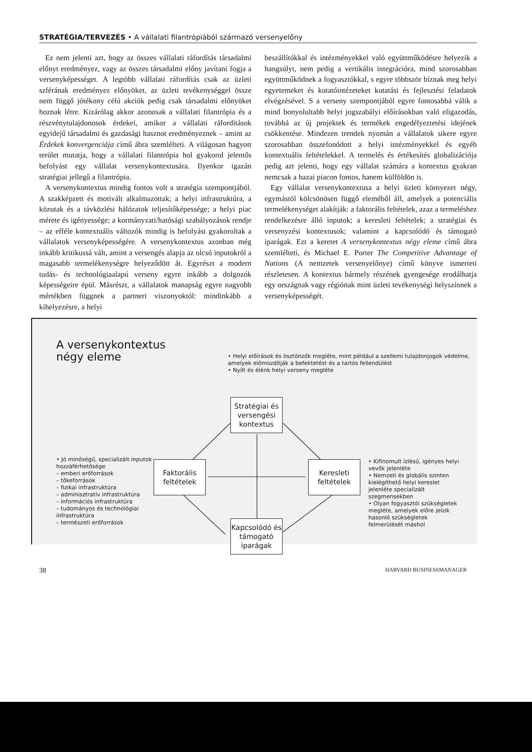STRATÉGIA/TERVEZÉS • A vállalati filantrópiából származó versenyelőny
Ez nem jelenti azt, hogy az összes vállalati ráfordítás társadalmi előnyt eredményez, vagy az összes társadalmi előny javítani fogja a versenyképességet. A legtöbb vállalati ráfordítás csak az üzleti szférának eredményez előnyöket, az üzleti tevékenységgel össze nem függő jótékony célú akciók pedig csak társadalmi előnyöket hoznak létre. Kizárólag akkor azonosak a vállalati filantrópia és a részvénytulajdonosok érdekei, amikor a vállalati ráfordítások egyidejű társadalmi és gazdasági hasznot eredményeznek – amint az Érdekek konvergenciája című ábra szemlélteti. A világosan hagyott terület mutatja, hogy a vállalati filantrópia hol gyakorol jelentős befolyást egy vállalat versenykontextusára. Ilyenkor igazán stratégiai jellegű a filantrópia.
A versenykontextus mindig fontos volt a stratégia szempontjából. A szakképzett és motivált alkalmazottak; a helyi infrastruktúra, a közutak és a távközlési hálózatok teljesítőképessége; a helyi piac mérete és igényessége; a kormányzati/hatósági szabályozások rendje – az efféle kontextuális változók mindig is befolyást gyakoroltak a vállalatok versenyképességére. A versenykontextus azonban még inkább kritikussá vált, amint a versengés alapja az olcsó inputokról a magasabb termelékenységre helyeződött át. Egyrészt a modern tudás- és technológiaalapú verseny egyre inkább a dolgozók képességeire épül. Másrészt, a vállalatok manapság egyre nagyobb mértékben függnek a partneri viszonyoktól: mindinkább a kihelyezésre, a helyi
beszállítókkal és intézményekkel való együttműködésre helyezik a hangsúlyt, nem pedig a vertikális integrációra, mind szorosabban együttműködnek a fogyasztókkal, s egyre többször bíznak meg helyi egyetemeket és kutatóintézeteket kutatási és fejlesztési feladatok elvégzésével. S a verseny szempontjából egyre fontosabbá válik a mind bonyolultabb helyi jogszabályi előírásokban való eligazodás, továbbá az új projektek és termékek engedélyeztetési idejének csökkentése. Mindezen trendek nyomán a vállalatok sikere egyre szorosabban összefonódott a helyi intézményekkel és egyéb kontextuális feltételekkel. A termelés és értékesítés globalizációja pedig azt jelenti, hogy egy vállalat számára a kontextus gyakran nemcsak a hazai piacon fontos, hanem külföldön is.
Egy vállalat versenykontextusa a helyi üzleti környezet négy, egymástól kölcsönösen függő eleméből áll, amelyek a potenciális termelékenységet alakítják: a faktorális feltételek, azaz a termeléshez rendelkezésre álló inputok; a keresleti feltételek; a stratégiai és versenyzési kontextusok; valamint a kapcsolódó és támogató iparágak. Ezt a keretet A versenykontextus négy eleme című ábra szemlélteti, és Michael E. Porter The Competitive Advantage of Nations (A nemzetek versenyelőnye) című könyve ismerteti részletesen. A kontextus bármely részének gyengesége erodálhatja egy országnak vagy régiónak mint üzleti tevékenységi helyszínnek a versenyképességét.
A versenykontextus
négy eleme
• Helyi előírások és ösztönzők megléte, mint például a szellemi tulajdonjogok védelme, amelyek előmozdítják a befektetést és a tartós fellendülést
• Nyílt és élénk helyi verseny megléte
Stratégiai és versengési kontextus
• Jó minőségű, specializált inputok hozzáférhetősége
– emberi erőforrások
– tőkeforrások
– fizikai infrastruktúra
– adminisztratív infrastruktúra
– információs infrastruktúra
– tudományos és technológiai infrastruktúra
– természeti erőforrások
Faktorális feltételek
Keresleti feltételek
• Kifinomult ízlésű, igényes helyi vevők jelenléte
• Nemzeti és globális szinten kielégíthető helyi kereslet jelenléte specializált szegmensekben
• Olyan fogyasztói szükségletek megléte, amelyek előre jelzik hasonló szükségletek felmerülését máshol
Kapcsolódó és támogató iparágak
38 HARVARD BUSINESSMANAGER